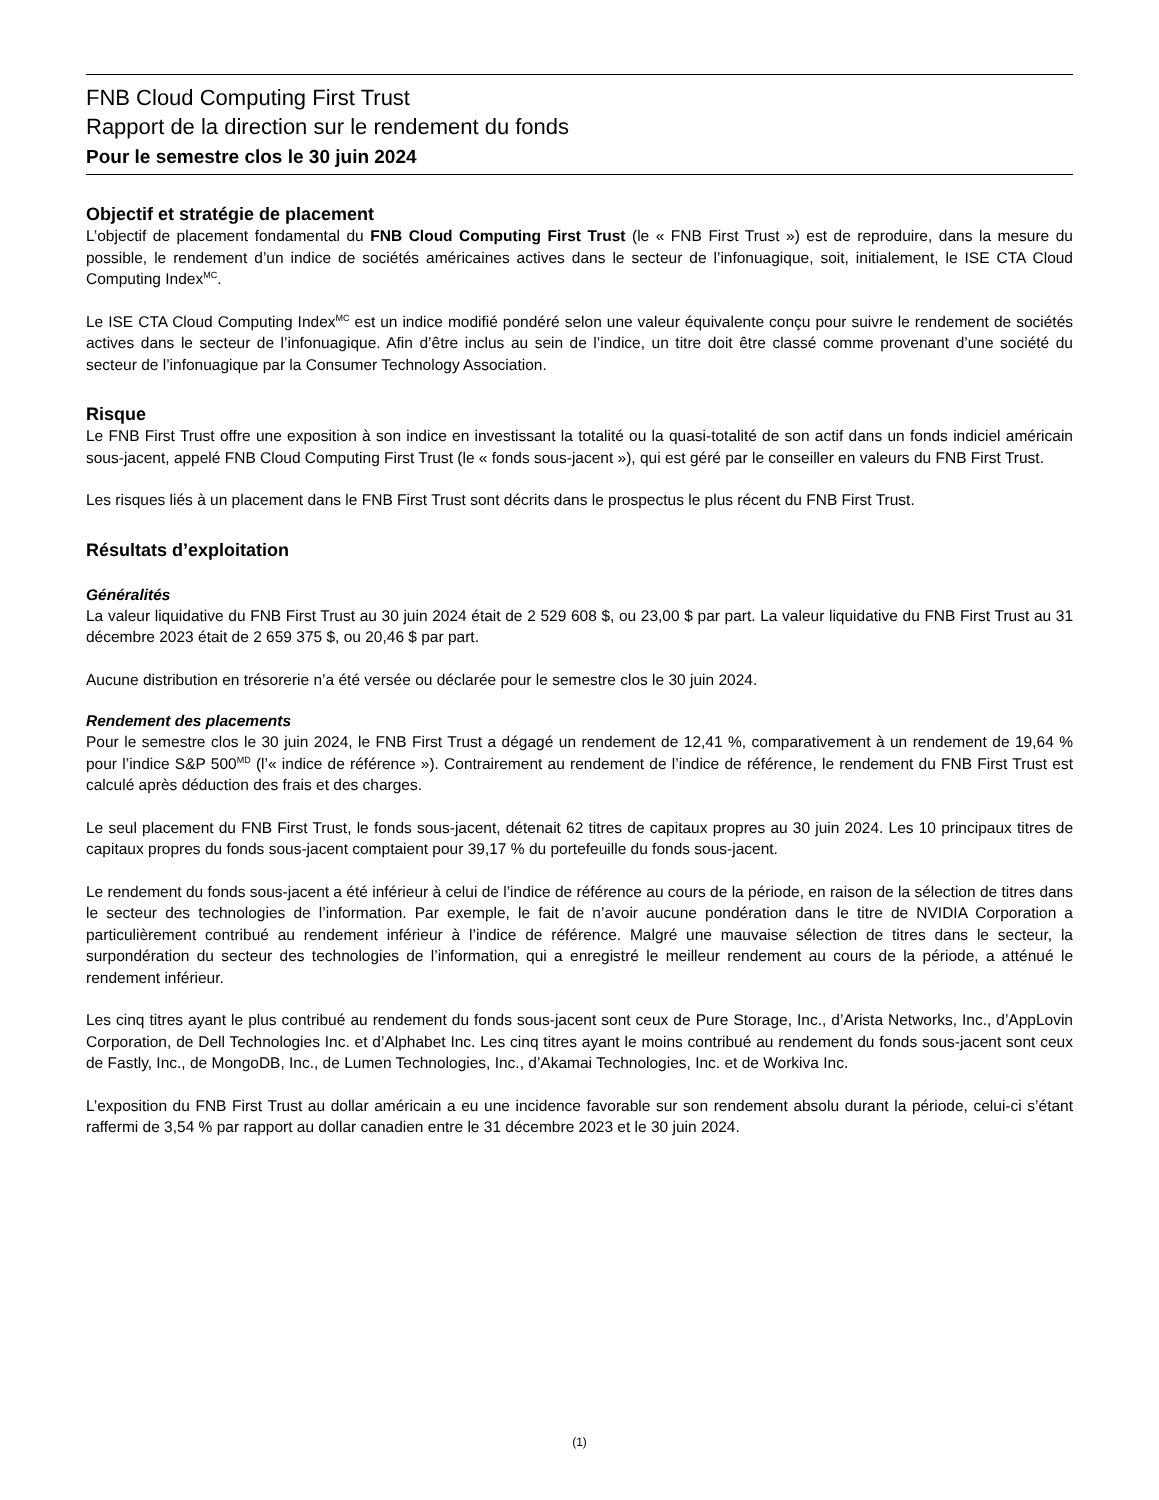FNB Cloud Computing First Trust
Rapport de la direction sur le rendement du fonds
Pour le semestre clos le 30 juin 2024
Objectif et stratégie de placement
L’objectif de placement fondamental du FNB Cloud Computing First Trust (le « FNB First Trust ») est de reproduire, dans la mesure du possible, le rendement d’un indice de sociétés américaines actives dans le secteur de l’infonuagique, soit, initialement, le ISE CTA Cloud Computing Index<sup>MC</sup>.
Le ISE CTA Cloud Computing Index<sup>MC</sup> est un indice modifié pondéré selon une valeur équivalente conçu pour suivre le rendement de sociétés actives dans le secteur de l’infonuagique. Afin d’être inclus au sein de l’indice, un titre doit être classé comme provenant d’une société du secteur de l’infonuagique par la Consumer Technology Association.
Risque
Le FNB First Trust offre une exposition à son indice en investissant la totalité ou la quasi-totalité de son actif dans un fonds indiciel américain sous-jacent, appelé FNB Cloud Computing First Trust (le « fonds sous-jacent »), qui est géré par le conseiller en valeurs du FNB First Trust.
Les risques liés à un placement dans le FNB First Trust sont décrits dans le prospectus le plus récent du FNB First Trust.
Résultats d’exploitation
Généralités
La valeur liquidative du FNB First Trust au 30 juin 2024 était de 2 529 608 $, ou 23,00 $ par part. La valeur liquidative du FNB First Trust au 31 décembre 2023 était de 2 659 375 $, ou 20,46 $ par part.
Aucune distribution en trésorerie n’a été versée ou déclarée pour le semestre clos le 30 juin 2024.
Rendement des placements
Pour le semestre clos le 30 juin 2024, le FNB First Trust a dégagé un rendement de 12,41 %, comparativement à un rendement de 19,64 % pour l’indice S&P 500<sup>MD</sup> (l’« indice de référence »). Contrairement au rendement de l’indice de référence, le rendement du FNB First Trust est calculé après déduction des frais et des charges.
Le seul placement du FNB First Trust, le fonds sous-jacent, détenait 62 titres de capitaux propres au 30 juin 2024. Les 10 principaux titres de capitaux propres du fonds sous-jacent comptaient pour 39,17 % du portefeuille du fonds sous-jacent.
Le rendement du fonds sous-jacent a été inférieur à celui de l’indice de référence au cours de la période, en raison de la sélection de titres dans le secteur des technologies de l’information. Par exemple, le fait de n’avoir aucune pondération dans le titre de NVIDIA Corporation a particulièrement contribué au rendement inférieur à l’indice de référence. Malgré une mauvaise sélection de titres dans le secteur, la surpondération du secteur des technologies de l’information, qui a enregistré le meilleur rendement au cours de la période, a atténué le rendement inférieur.
Les cinq titres ayant le plus contribué au rendement du fonds sous-jacent sont ceux de Pure Storage, Inc., d’Arista Networks, Inc., d’AppLovin Corporation, de Dell Technologies Inc. et d’Alphabet Inc. Les cinq titres ayant le moins contribué au rendement du fonds sous-jacent sont ceux de Fastly, Inc., de MongoDB, Inc., de Lumen Technologies, Inc., d’Akamai Technologies, Inc. et de Workiva Inc.
L’exposition du FNB First Trust au dollar américain a eu une incidence favorable sur son rendement absolu durant la période, celui-ci s’étant raffermi de 3,54 % par rapport au dollar canadien entre le 31 décembre 2023 et le 30 juin 2024.
(1)